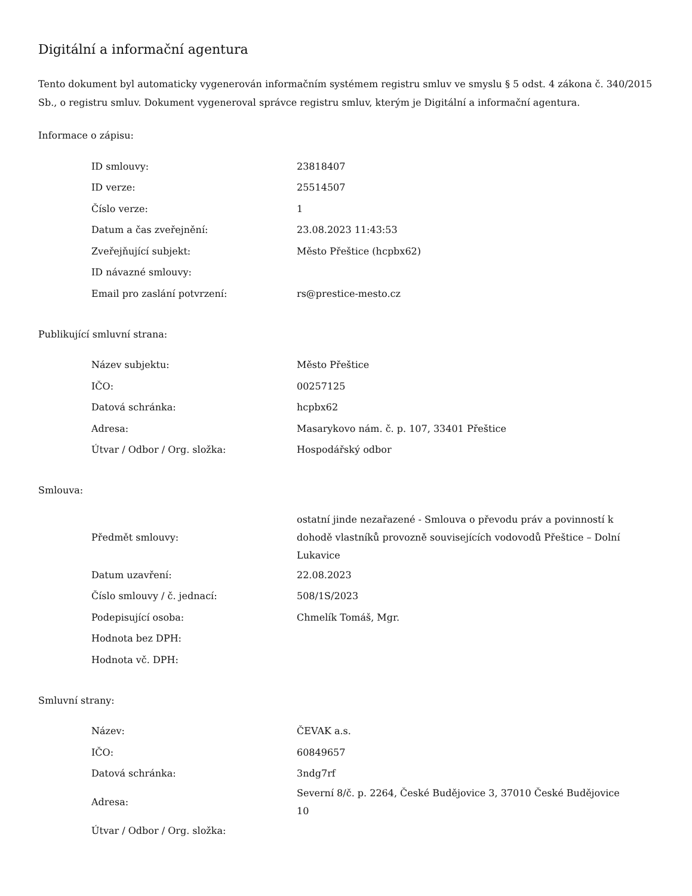Digitální a informační agentura
Tento dokument byl automaticky vygenerován informačním systémem registru smluv ve smyslu § 5 odst. 4 zákona č. 340/2015 Sb., o registru smluv. Dokument vygeneroval správce registru smluv, kterým je Digitální a informační agentura.
Informace o zápisu:
| ID smlouvy: | 23818407 |
| ID verze: | 25514507 |
| Číslo verze: | 1 |
| Datum a čas zveřejnění: | 23.08.2023 11:43:53 |
| Zveřejňující subjekt: | Město Přeštice (hcpbx62) |
| ID návazné smlouvy: | |
| Email pro zaslání potvrzení: | rs@prestice-mesto.cz |
Publikující smluvní strana:
| Název subjektu: | Město Přeštice |
| IČO: | 00257125 |
| Datová schránka: | hcpbx62 |
| Adresa: | Masarykovo nám. č. p. 107, 33401 Přeštice |
| Útvar / Odbor / Org. složka: | Hospodářský odbor |
Smlouva:
| Předmět smlouvy: | ostatní jinde nezařazené - Smlouva o převodu práv a povinností k dohodě vlastníků provozně souvisejících vodovodů Přeštice – Dolní Lukavice |
| Datum uzavření: | 22.08.2023 |
| Číslo smlouvy / č. jednací: | 508/1S/2023 |
| Podepisující osoba: | Chmelík Tomáš, Mgr. |
| Hodnota bez DPH: | |
| Hodnota vč. DPH: | |
Smluvní strany:
| Název: | ČEVAK a.s. |
| IČO: | 60849657 |
| Datová schránka: | 3ndg7rf |
| Adresa: | Severní 8/č. p. 2264, České Budějovice 3, 37010 České Budějovice 10 |
| Útvar / Odbor / Org. složka: | |